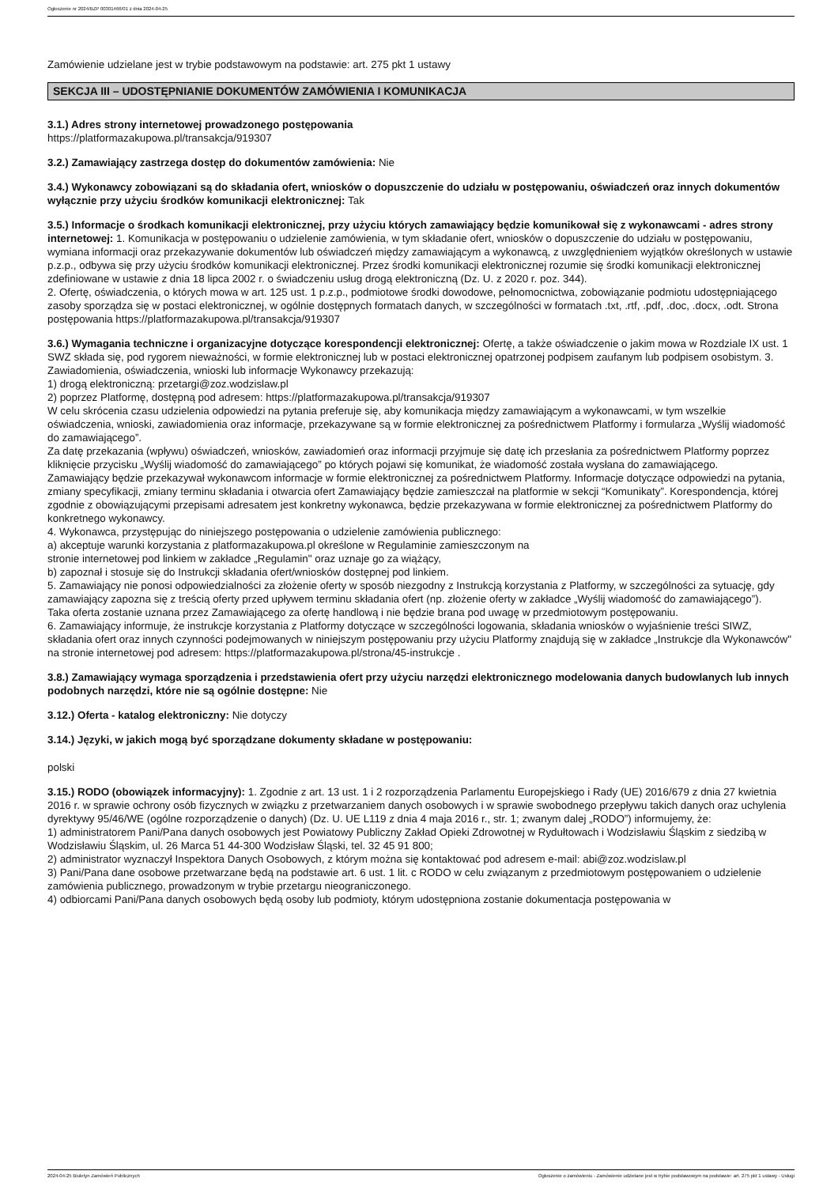Ogłoszenie nr 2024/BZP 00301466/01 z dnia 2024-04-25
Zamówienie udzielane jest w trybie podstawowym na podstawie: art. 275 pkt 1 ustawy
SEKCJA III – UDOSTĘPNIANIE DOKUMENTÓW ZAMÓWIENIA I KOMUNIKACJA
3.1.) Adres strony internetowej prowadzonego postępowania
https://platformazakupowa.pl/transakcja/919307
3.2.) Zamawiający zastrzega dostęp do dokumentów zamówienia: Nie
3.4.) Wykonawcy zobowiązani są do składania ofert, wniosków o dopuszczenie do udziału w postępowaniu, oświadczeń oraz innych dokumentów wyłącznie przy użyciu środków komunikacji elektronicznej: Tak
3.5.) Informacje o środkach komunikacji elektronicznej, przy użyciu których zamawiający będzie komunikował się z wykonawcami - adres strony internetowej: 1. Komunikacja w postępowaniu o udzielenie zamówienia, w tym składanie ofert, wniosków o dopuszczenie do udziału w postępowaniu, wymiana informacji oraz przekazywanie dokumentów lub oświadczeń między zamawiającym a wykonawcą, z uwzględnieniem wyjątków określonych w ustawie p.z.p., odbywa się przy użyciu środków komunikacji elektronicznej. Przez środki komunikacji elektronicznej rozumie się środki komunikacji elektronicznej zdefiniowane w ustawie z dnia 18 lipca 2002 r. o świadczeniu usług drogą elektroniczną (Dz. U. z 2020 r. poz. 344).
2. Ofertę, oświadczenia, o których mowa w art. 125 ust. 1 p.z.p., podmiotowe środki dowodowe, pełnomocnictwa, zobowiązanie podmiotu udostępniającego zasoby sporządza się w postaci elektronicznej, w ogólnie dostępnych formatach danych, w szczególności w formatach .txt, .rtf, .pdf, .doc, .docx, .odt. Strona postępowania https://platformazakupowa.pl/transakcja/919307
3.6.) Wymagania techniczne i organizacyjne dotyczące korespondencji elektronicznej: Ofertę, a także oświadczenie o jakim mowa w Rozdziale IX ust. 1 SWZ składa się, pod rygorem nieważności, w formie elektronicznej lub w postaci elektronicznej opatrzonej podpisem zaufanym lub podpisem osobistym. 3. Zawiadomienia, oświadczenia, wnioski lub informacje Wykonawcy przekazują:
1) drogą elektroniczną: przetargi@zoz.wodzislaw.pl
2) poprzez Platformę, dostępną pod adresem: https://platformazakupowa.pl/transakcja/919307
W celu skrócenia czasu udzielenia odpowiedzi na pytania preferuje się, aby komunikacja między zamawiającym a wykonawcami, w tym wszelkie oświadczenia, wnioski, zawiadomienia oraz informacje, przekazywane są w formie elektronicznej za pośrednictwem Platformy i formularza „Wyślij wiadomość do zamawiającego”.
Za datę przekazania (wpływu) oświadczeń, wniosków, zawiadomień oraz informacji przyjmuje się datę ich przesłania za pośrednictwem Platformy poprzez kliknięcie przycisku „Wyślij wiadomość do zamawiającego” po których pojawi się komunikat, że wiadomość została wysłana do zamawiającego.
Zamawiający będzie przekazywał wykonawcom informacje w formie elektronicznej za pośrednictwem Platformy. Informacje dotyczące odpowiedzi na pytania, zmiany specyfikacji, zmiany terminu składania i otwarcia ofert Zamawiający będzie zamieszczał na platformie w sekcji “Komunikaty”. Korespondencja, której zgodnie z obowiązującymi przepisami adresatem jest konkretny wykonawca, będzie przekazywana w formie elektronicznej za pośrednictwem Platformy do konkretnego wykonawcy.
4. Wykonawca, przystępując do niniejszego postępowania o udzielenie zamówienia publicznego:
a) akceptuje warunki korzystania z platformazakupowa.pl określone w Regulaminie zamieszczonym na
stronie internetowej pod linkiem w zakładce „Regulamin" oraz uznaje go za wiążący,
b) zapoznał i stosuje się do Instrukcji składania ofert/wniosków dostępnej pod linkiem.
5. Zamawiający nie ponosi odpowiedzialności za złożenie oferty w sposób niezgodny z Instrukcją korzystania z Platformy, w szczególności za sytuację, gdy zamawiający zapozna się z treścią oferty przed upływem terminu składania ofert (np. złożenie oferty w zakładce „Wyślij wiadomość do zamawiającego”).
Taka oferta zostanie uznana przez Zamawiającego za ofertę handlową i nie będzie brana pod uwagę w przedmiotowym postępowaniu.
6. Zamawiający informuje, że instrukcje korzystania z Platformy dotyczące w szczególności logowania, składania wniosków o wyjaśnienie treści SIWZ, składania ofert oraz innych czynności podejmowanych w niniejszym postępowaniu przy użyciu Platformy znajdują się w zakładce „Instrukcje dla Wykonawców" na stronie internetowej pod adresem: https://platformazakupowa.pl/strona/45-instrukcje .
3.8.) Zamawiający wymaga sporządzenia i przedstawienia ofert przy użyciu narzędzi elektronicznego modelowania danych budowlanych lub innych podobnych narzędzi, które nie są ogólnie dostępne: Nie
3.12.) Oferta - katalog elektroniczny: Nie dotyczy
3.14.) Języki, w jakich mogą być sporządzane dokumenty składane w postępowaniu:
polski
3.15.) RODO (obowiązek informacyjny): 1. Zgodnie z art. 13 ust. 1 i 2 rozporządzenia Parlamentu Europejskiego i Rady (UE) 2016/679 z dnia 27 kwietnia 2016 r. w sprawie ochrony osób fizycznych w związku z przetwarzaniem danych osobowych i w sprawie swobodnego przepływu takich danych oraz uchylenia dyrektywy 95/46/WE (ogólne rozporządzenie o danych) (Dz. U. UE L119 z dnia 4 maja 2016 r., str. 1; zwanym dalej „RODO”) informujemy, że:
1) administratorem Pani/Pana danych osobowych jest Powiatowy Publiczny Zakład Opieki Zdrowotnej w Rydułtowach i Wodzisławiu Śląskim z siedzibą w Wodzisławiu Śląskim, ul. 26 Marca 51 44-300 Wodzisław Śląski, tel. 32 45 91 800;
2) administrator wyznaczył Inspektora Danych Osobowych, z którym można się kontaktować pod adresem e-mail: abi@zoz.wodzislaw.pl
3) Pani/Pana dane osobowe przetwarzane będą na podstawie art. 6 ust. 1 lit. c RODO w celu związanym z przedmiotowym postępowaniem o udzielenie zamówienia publicznego, prowadzonym w trybie przetargu nieograniczonego.
4) odbiorcami Pani/Pana danych osobowych będą osoby lub podmioty, którym udostępniona zostanie dokumentacja postępowania w
2024-04-25 Biuletyn Zamówień Publicznych Ogłoszenie o zamówieniu - Zamówienie udzielane jest w trybie podstawowym na podstawie: art. 275 pkt 1 ustawy - Usługi